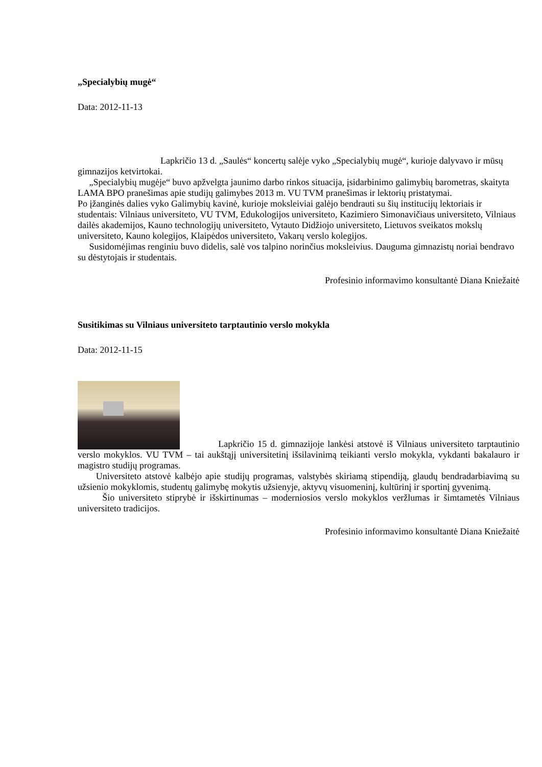„Specialybių mugė“
Data: 2012-11-13
Lapkričio 13 d. „Saulės“ koncertų salėje vyko „Specialybių mugė“, kurioje dalyvavo ir mūsų gimnazijos ketvirtokai.
„Specialybių mugėje“ buvo apžvelgta jaunimo darbo rinkos situacija, įsidarbinimo galimybių barometras, skaityta LAMA BPO pranešimas apie studijų galimybes 2013 m. VU TVM pranešimas ir lektorių pristatymai.
Po įžanginės dalies vyko Galimybių kavinė, kurioje moksleiviai galėjo bendrauti su šių institucijų lektoriais ir studentais: Vilniaus universiteto, VU TVM, Edukologijos universiteto, Kazimiero Simonavičiaus universiteto, Vilniaus dailės akademijos, Kauno technologijų universiteto, Vytauto Didžiojo universiteto, Lietuvos sveikatos mokslų universiteto, Kauno kolegijos, Klaipėdos universiteto, Vakarų verslo kolegijos.
Susidomėjimas renginiu buvo didelis, salė vos talpino norinčius moksleivius. Dauguma gimnazistų noriai bendravo su dėstytojais ir studentais.
Profesinio informavimo konsultantė Diana Kniežaitė
Susitikimas su Vilniaus universiteto tarptautinio verslo mokykla
Data: 2012-11-15
Lapkričio 15 d. gimnazijoje lankėsi atstovė iš Vilniaus universiteto tarptautinio verslo mokyklos. VU TVM – tai aukštąjį universitetinį išsilavinimą teikianti verslo mokykla, vykdanti bakalauro ir magistro studijų programas.
Universiteto atstovė kalbėjo apie studijų programas, valstybės skiriamą stipendiją, glaudų bendradarbiavimą su užsienio mokyklomis, studentų galimybę mokytis užsienyje, aktyvų visuomeninį, kultūrinį ir sportinį gyvenimą.
Šio universiteto stiprybė ir išskirtinumas – moderniosios verslo mokyklos veržlumas ir šimtametės Vilniaus universiteto tradicijos.
Profesinio informavimo konsultantė Diana Kniežaitė